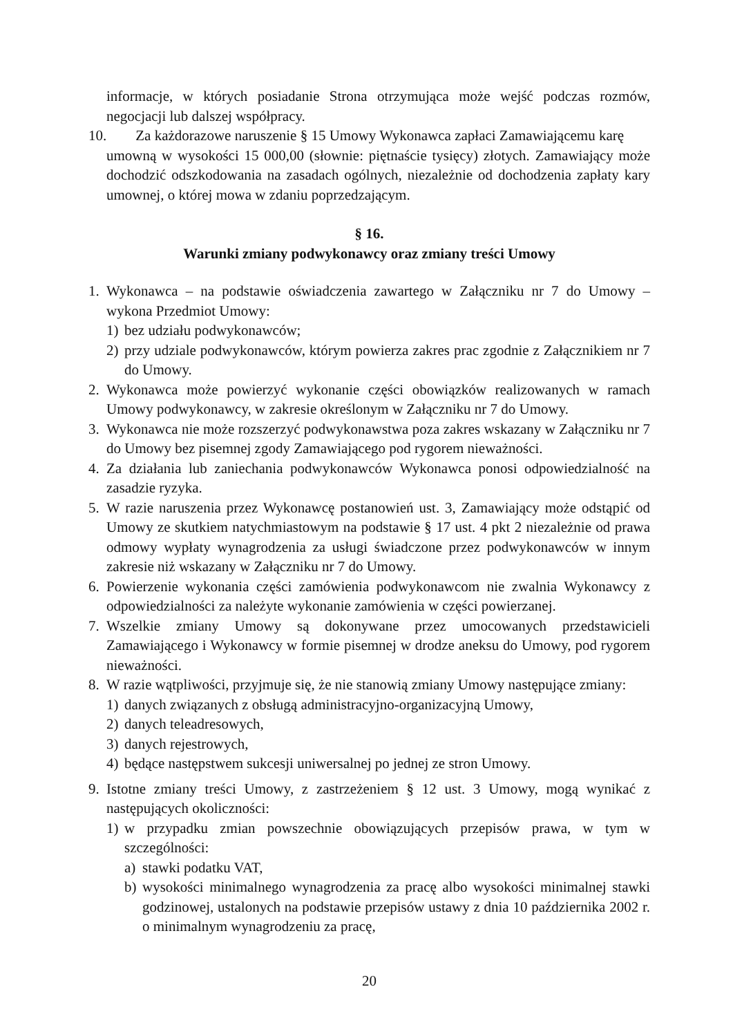informacje, w których posiadanie Strona otrzymująca może wejść podczas rozmów, negocjacji lub dalszej współpracy.
10. Za każdorazowe naruszenie § 15 Umowy Wykonawca zapłaci Zamawiającemu karę
umowną w wysokości 15 000,00 (słownie: piętnaście tysięcy) złotych. Zamawiający może dochodzić odszkodowania na zasadach ogólnych, niezależnie od dochodzenia zapłaty kary umownej, o której mowa w zdaniu poprzedzającym.
§ 16.
Warunki zmiany podwykonawcy oraz zmiany treści Umowy
1. Wykonawca – na podstawie oświadczenia zawartego w Załączniku nr 7 do Umowy – wykona Przedmiot Umowy:
1) bez udziału podwykonawców;
2) przy udziale podwykonawców, którym powierza zakres prac zgodnie z Załącznikiem nr 7 do Umowy.
2. Wykonawca może powierzyć wykonanie części obowiązków realizowanych w ramach Umowy podwykonawcy, w zakresie określonym w Załączniku nr 7 do Umowy.
3. Wykonawca nie może rozszerzyć podwykonawstwa poza zakres wskazany w Załączniku nr 7 do Umowy bez pisemnej zgody Zamawiającego pod rygorem nieważności.
4. Za działania lub zaniechania podwykonawców Wykonawca ponosi odpowiedzialność na zasadzie ryzyka.
5. W razie naruszenia przez Wykonawcę postanowień ust. 3, Zamawiający może odstąpić od Umowy ze skutkiem natychmiastowym na podstawie § 17 ust. 4 pkt 2 niezależnie od prawa odmowy wypłaty wynagrodzenia za usługi świadczone przez podwykonawców w innym zakresie niż wskazany w Załączniku nr 7 do Umowy.
6. Powierzenie wykonania części zamówienia podwykonawcom nie zwalnia Wykonawcy z odpowiedzialności za należyte wykonanie zamówienia w części powierzanej.
7. Wszelkie zmiany Umowy są dokonywane przez umocowanych przedstawicieli Zamawiającego i Wykonawcy w formie pisemnej w drodze aneksu do Umowy, pod rygorem nieważności.
8. W razie wątpliwości, przyjmuje się, że nie stanowią zmiany Umowy następujące zmiany:
1) danych związanych z obsługą administracyjno-organizacyjną Umowy,
2) danych teleadresowych,
3) danych rejestrowych,
4) będące następstwem sukcesji uniwersalnej po jednej ze stron Umowy.
9. Istotne zmiany treści Umowy, z zastrzeżeniem § 12 ust. 3 Umowy, mogą wynikać z następujących okoliczności:
1) w przypadku zmian powszechnie obowiązujących przepisów prawa, w tym w szczególności:
a) stawki podatku VAT,
b) wysokości minimalnego wynagrodzenia za pracę albo wysokości minimalnej stawki godzinowej, ustalonych na podstawie przepisów ustawy z dnia 10 października 2002 r. o minimalnym wynagrodzeniu za pracę,
20